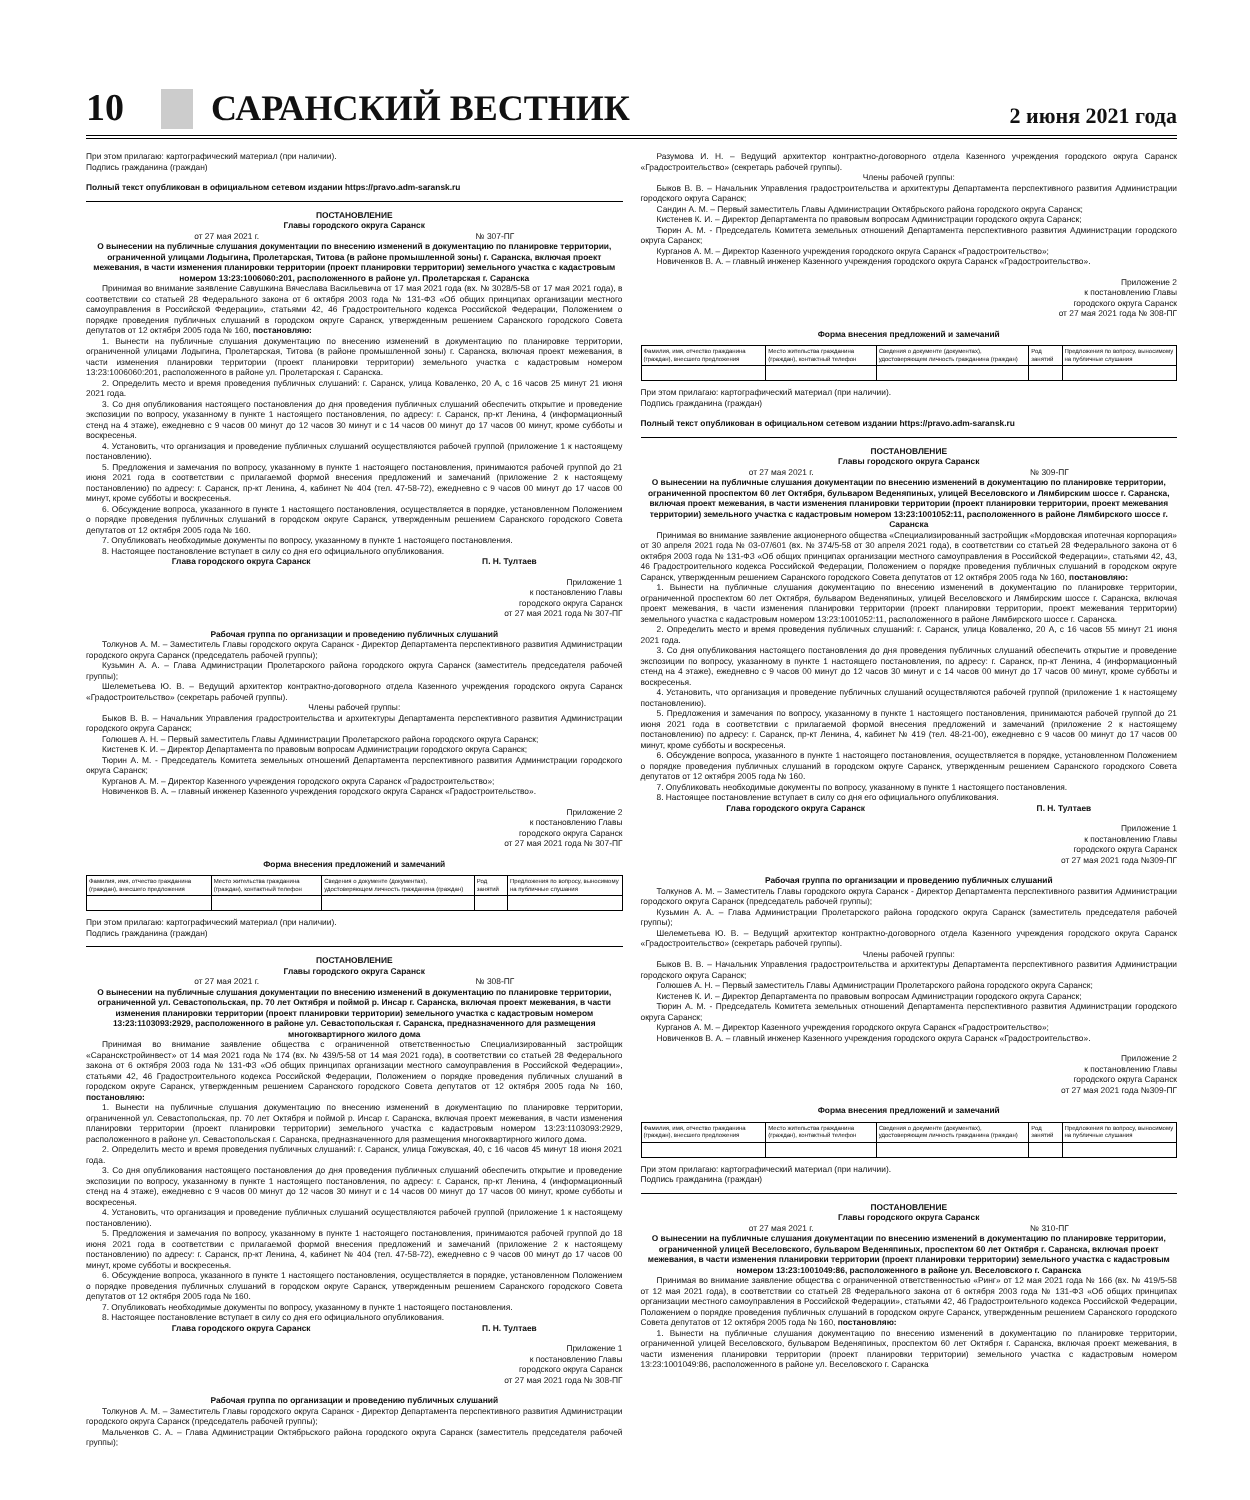10
САРАНСКИЙ ВЕСТНИК
2 июня 2021 года
При этом прилагаю: картографический материал (при наличии).
Подпись гражданина (граждан)
Полный текст опубликован в официальном сетевом издании https://pravo.adm-saransk.ru
ПОСТАНОВЛЕНИЕ
Главы городского округа Саранск
от 27 мая 2021 г. № 307-ПГ
О вынесении на публичные слушания документации по внесению изменений в документацию по планировке территории, ограниченной улицами Лодыгина, Пролетарская, Титова (в районе промышленной зоны) г. Саранска, включая проект межевания, в части изменения планировки территории (проект планировки территории) земельного участка с кадастровым номером 13:23:1006060:201, расположенного в районе ул. Пролетарская г. Саранска
Принимая во внимание заявление Савушкина Вячеслава Васильевича от 17 мая 2021 года (вх. № 3028/5-58 от 17 мая 2021 года), в соответствии со статьей 28 Федерального закона от 6 октября 2003 года № 131-ФЗ «Об общих принципах организации местного самоуправления в Российской Федерации», статьями 42, 46 Градостроительного кодекса Российской Федерации, Положением о порядке проведения публичных слушаний в городском округе Саранск, утвержденным решением Саранского городского Совета депутатов от 12 октября 2005 года № 160, постановляю:
1. Вынести на публичные слушания документацию по внесению изменений в документацию по планировке территории, ограниченной улицами Лодыгина, Пролетарская, Титова (в районе промышленной зоны) г. Саранска, включая проект межевания, в части изменения планировки территории (проект планировки территории) земельного участка с кадастровым номером 13:23:1006060:201, расположенного в районе ул. Пролетарская г. Саранска.
2. Определить место и время проведения публичных слушаний: г. Саранск, улица Коваленко, 20 А, с 16 часов 25 минут 21 июня 2021 года.
3. Со дня опубликования настоящего постановления до дня проведения публичных слушаний обеспечить открытие и проведение экспозиции по вопросу, указанному в пункте 1 настоящего постановления, по адресу: г. Саранск, пр-кт Ленина, 4 (информационный стенд на 4 этаже), ежедневно с 9 часов 00 минут до 12 часов 30 минут и с 14 часов 00 минут до 17 часов 00 минут, кроме субботы и воскресенья.
4. Установить, что организация и проведение публичных слушаний осуществляются рабочей группой (приложение 1 к настоящему постановлению).
5. Предложения и замечания по вопросу, указанному в пункте 1 настоящего постановления, принимаются рабочей группой до 21 июня 2021 года в соответствии с прилагаемой формой внесения предложений и замечаний (приложение 2 к настоящему постановлению) по адресу: г. Саранск, пр-кт Ленина, 4, кабинет № 404 (тел. 47-58-72), ежедневно с 9 часов 00 минут до 17 часов 00 минут, кроме субботы и воскресенья.
6. Обсуждение вопроса, указанного в пункте 1 настоящего постановления, осуществляется в порядке, установленном Положением о порядке проведения публичных слушаний в городском округе Саранск, утвержденным решением Саранского городского Совета депутатов от 12 октября 2005 года № 160.
7. Опубликовать необходимые документы по вопросу, указанному в пункте 1 настоящего постановления.
8. Настоящее постановление вступает в силу со дня его официального опубликования.
Глава городского округа Саранск П. Н. Тултаев
Приложение 1
к постановлению Главы
городского округа Саранск
от 27 мая 2021 года № 307-ПГ
Рабочая группа по организации и проведению публичных слушаний
Толкунов А. М. – Заместитель Главы городского округа Саранск - Директор Департамента перспективного развития Администрации городского округа Саранск (председатель рабочей группы);
Кузьмин А. А. – Глава Администрации Пролетарского района городского округа Саранск (заместитель председателя рабочей группы);
Шелеметьева Ю. В. – Ведущий архитектор контрактно-договорного отдела Казенного учреждения городского округа Саранск «Градостроительство» (секретарь рабочей группы).
Члены рабочей группы:
Быков В. В. – Начальник Управления градостроительства и архитектуры Департамента перспективного развития Администрации городского округа Саранск;
Голюшев А. Н. – Первый заместитель Главы Администрации Пролетарского района городского округа Саранск;
Кистенев К. И. – Директор Департамента по правовым вопросам Администрации городского округа Саранск;
Тюрин А. М. - Председатель Комитета земельных отношений Департамента перспективного развития Администрации городского округа Саранск;
Курганов А. М. – Директор Казенного учреждения городского округа Саранск «Градостроительство»;
Новиченков В. А. – главный инженер Казенного учреждения городского округа Саранск «Градостроительство».
Приложение 2
к постановлению Главы
городского округа Саранск
от 27 мая 2021 года № 307-ПГ
Форма внесения предложений и замечаний
| Фамилия, имя, отчество гражданина (граждан), внесшего предложения | Место жительства гражданина (граждан), контактный телефон | Сведения о документе (документах), удостоверяющем личность гражданина (граждан) | Род занятий | Предложения по вопросу, выносимому на публичные слушания |
| --- | --- | --- | --- | --- |
При этом прилагаю: картографический материал (при наличии).
Подпись гражданина (граждан)
ПОСТАНОВЛЕНИЕ
Главы городского округа Саранск
от 27 мая 2021 г. № 308-ПГ
О вынесении на публичные слушания документации по внесению изменений в документацию по планировке территории, ограниченной ул. Севастопольская, пр. 70 лет Октября и поймой р. Инсар г. Саранска, включая проект межевания, в части изменения планировки территории (проект планировки территории) земельного участка с кадастровым номером 13:23:1103093:2929, расположенного в районе ул. Севастопольская г. Саранска, предназначенного для размещения многоквартирного жилого дома
Принимая во внимание заявление общества с ограниченной ответственностью Специализированный застройщик «Саранскстройинвест» от 14 мая 2021 года № 174 (вх. № 439/5-58 от 14 мая 2021 года), в соответствии со статьей 28 Федерального закона от 6 октября 2003 года № 131-ФЗ «Об общих принципах организации местного самоуправления в Российской Федерации», статьями 42, 46 Градостроительного кодекса Российской Федерации, Положением о порядке проведения публичных слушаний в городском округе Саранск, утвержденным решением Саранского городского Совета депутатов от 12 октября 2005 года № 160, постановляю:
1. Вынести на публичные слушания документацию по внесению изменений в документацию по планировке территории, ограниченной ул. Севастопольская, пр. 70 лет Октября и поймой р. Инсар г. Саранска, включая проект межевания, в части изменения планировки территории (проект планировки территории) земельного участка с кадастровым номером 13:23:1103093:2929, расположенного в районе ул. Севастопольская г. Саранска, предназначенного для размещения многоквартирного жилого дома.
2. Определить место и время проведения публичных слушаний: г. Саранск, улица Гожувская, 40, с 16 часов 45 минут 18 июня 2021 года.
3. Со дня опубликования настоящего постановления до дня проведения публичных слушаний обеспечить открытие и проведение экспозиции по вопросу, указанному в пункте 1 настоящего постановления, по адресу: г. Саранск, пр-кт Ленина, 4 (информационный стенд на 4 этаже), ежедневно с 9 часов 00 минут до 12 часов 30 минут и с 14 часов 00 минут до 17 часов 00 минут, кроме субботы и воскресенья.
4. Установить, что организация и проведение публичных слушаний осуществляются рабочей группой (приложение 1 к настоящему постановлению).
5. Предложения и замечания по вопросу, указанному в пункте 1 настоящего постановления, принимаются рабочей группой до 18 июня 2021 года в соответствии с прилагаемой формой внесения предложений и замечаний (приложение 2 к настоящему постановлению) по адресу: г. Саранск, пр-кт Ленина, 4, кабинет № 404 (тел. 47-58-72), ежедневно с 9 часов 00 минут до 17 часов 00 минут, кроме субботы и воскресенья.
6. Обсуждение вопроса, указанного в пункте 1 настоящего постановления, осуществляется в порядке, установленном Положением о порядке проведения публичных слушаний в городском округе Саранск, утвержденным решением Саранского городского Совета депутатов от 12 октября 2005 года № 160.
7. Опубликовать необходимые документы по вопросу, указанному в пункте 1 настоящего постановления.
8. Настоящее постановление вступает в силу со дня его официального опубликования.
Глава городского округа Саранск П. Н. Тултаев
Приложение 1
к постановлению Главы
городского округа Саранск
от 27 мая 2021 года № 308-ПГ
Рабочая группа по организации и проведению публичных слушаний
Толкунов А. М. – Заместитель Главы городского округа Саранск - Директор Департамента перспективного развития Администрации городского округа Саранск (председатель рабочей группы);
Мальченков С. А. – Глава Администрации Октябрьского района городского округа Саранск (заместитель председателя рабочей группы);
Разумова И. Н. – Ведущий архитектор контрактно-договорного отдела Казенного учреждения городского округа Саранск «Градостроительство» (секретарь рабочей группы).
Члены рабочей группы:
Быков В. В. – Начальник Управления градостроительства и архитектуры Департамента перспективного развития Администрации городского округа Саранск;
Сандин А. М. – Первый заместитель Главы Администрации Октябрьского района городского округа Саранск;
Кистенев К. И. – Директор Департамента по правовым вопросам Администрации городского округа Саранск;
Тюрин А. М. - Председатель Комитета земельных отношений Департамента перспективного развития Администрации городского округа Саранск;
Курганов А. М. – Директор Казенного учреждения городского округа Саранск «Градостроительство»;
Новиченков В. А. – главный инженер Казенного учреждения городского округа Саранск «Градостроительство».
Приложение 2
к постановлению Главы
городского округа Саранск
от 27 мая 2021 года № 308-ПГ
Форма внесения предложений и замечаний
| Фамилия, имя, отчество гражданина (граждан), внесшего предложения | Место жительства гражданина (граждан), контактный телефон | Сведения о документе (документах), удостоверяющем личность гражданина (граждан) | Род занятий | Предложения по вопросу, выносимому на публичные слушания |
| --- | --- | --- | --- | --- |
При этом прилагаю: картографический материал (при наличии).
Подпись гражданина (граждан)
Полный текст опубликован в официальном сетевом издании https://pravo.adm-saransk.ru
ПОСТАНОВЛЕНИЕ
Главы городского округа Саранск
от 27 мая 2021 г. № 309-ПГ
О вынесении на публичные слушания документации по внесению изменений в документацию по планировке территории, ограниченной проспектом 60 лет Октября, бульваром Веденяпиных, улицей Веселовского и Лямбирским шоссе г. Саранска, включая проект межевания, в части изменения планировки территории (проект планировки территории, проект межевания территории) земельного участка с кадастровым номером 13:23:1001052:11, расположенного в районе Лямбирского шоссе г. Саранска
Принимая во внимание заявление акционерного общества «Специализированный застройщик «Мордовская ипотечная корпорация» от 30 апреля 2021 года № 03-07/601 (вх. № 374/5-58 от 30 апреля 2021 года), в соответствии со статьей 28 Федерального закона от 6 октября 2003 года № 131-ФЗ «Об общих принципах организации местного самоуправления в Российской Федерации», статьями 42, 43, 46 Градостроительного кодекса Российской Федерации, Положением о порядке проведения публичных слушаний в городском округе Саранск, утвержденным решением Саранского городского Совета депутатов от 12 октября 2005 года № 160, постановляю:
1. Вынести на публичные слушания документацию по внесению изменений в документацию по планировке территории, ограниченной проспектом 60 лет Октября, бульваром Веденяпиных, улицей Веселовского и Лямбирским шоссе г. Саранска, включая проект межевания, в части изменения планировки территории (проект планировки территории, проект межевания территории) земельного участка с кадастровым номером 13:23:1001052:11, расположенного в районе Лямбирского шоссе г. Саранска.
2. Определить место и время проведения публичных слушаний: г. Саранск, улица Коваленко, 20 А, с 16 часов 55 минут 21 июня 2021 года.
3. Со дня опубликования настоящего постановления до дня проведения публичных слушаний обеспечить открытие и проведение экспозиции по вопросу, указанному в пункте 1 настоящего постановления, по адресу: г. Саранск, пр-кт Ленина, 4 (информационный стенд на 4 этаже), ежедневно с 9 часов 00 минут до 12 часов 30 минут и с 14 часов 00 минут до 17 часов 00 минут, кроме субботы и воскресенья.
4. Установить, что организация и проведение публичных слушаний осуществляются рабочей группой (приложение 1 к настоящему постановлению).
5. Предложения и замечания по вопросу, указанному в пункте 1 настоящего постановления, принимаются рабочей группой до 21 июня 2021 года в соответствии с прилагаемой формой внесения предложений и замечаний (приложение 2 к настоящему постановлению) по адресу: г. Саранск, пр-кт Ленина, 4, кабинет № 419 (тел. 48-21-00), ежедневно с 9 часов 00 минут до 17 часов 00 минут, кроме субботы и воскресенья.
6. Обсуждение вопроса, указанного в пункте 1 настоящего постановления, осуществляется в порядке, установленном Положением о порядке проведения публичных слушаний в городском округе Саранск, утвержденным решением Саранского городского Совета депутатов от 12 октября 2005 года № 160.
7. Опубликовать необходимые документы по вопросу, указанному в пункте 1 настоящего постановления.
8. Настоящее постановление вступает в силу со дня его официального опубликования.
Глава городского округа Саранск П. Н. Тултаев
Приложение 1
к постановлению Главы
городского округа Саранск
от 27 мая 2021 года №309-ПГ
Рабочая группа по организации и проведению публичных слушаний
Толкунов А. М. – Заместитель Главы городского округа Саранск - Директор Департамента перспективного развития Администрации городского округа Саранск (председатель рабочей группы);
Кузьмин А. А. – Глава Администрации Пролетарского района городского округа Саранск (заместитель председателя рабочей группы);
Шелеметьева Ю. В. – Ведущий архитектор контрактно-договорного отдела Казенного учреждения городского округа Саранск «Градостроительство» (секретарь рабочей группы).
Члены рабочей группы:
Быков В. В. – Начальник Управления градостроительства и архитектуры Департамента перспективного развития Администрации городского округа Саранск;
Голюшев А. Н. – Первый заместитель Главы Администрации Пролетарского района городского округа Саранск;
Кистенев К. И. – Директор Департамента по правовым вопросам Администрации городского округа Саранск;
Тюрин А. М. - Председатель Комитета земельных отношений Департамента перспективного развития Администрации городского округа Саранск;
Курганов А. М. – Директор Казенного учреждения городского округа Саранск «Градостроительство»;
Новиченков В. А. – главный инженер Казенного учреждения городского округа Саранск «Градостроительство».
Приложение 2
к постановлению Главы
городского округа Саранск
от 27 мая 2021 года №309-ПГ
Форма внесения предложений и замечаний
| Фамилия, имя, отчество гражданина (граждан), внесшего предложения | Место жительства гражданина (граждан), контактный телефон | Сведения о документе (документах), удостоверяющем личность гражданина (граждан) | Род занятий | Предложения по вопросу, выносимому на публичные слушания |
| --- | --- | --- | --- | --- |
При этом прилагаю: картографический материал (при наличии).
Подпись гражданина (граждан)
ПОСТАНОВЛЕНИЕ
Главы городского округа Саранск
от 27 мая 2021 г. № 310-ПГ
О вынесении на публичные слушания документации по внесению изменений в документацию по планировке территории, ограниченной улицей Веселовского, бульваром Веденяпиных, проспектом 60 лет Октября г. Саранска, включая проект межевания, в части изменения планировки территории (проект планировки территории) земельного участка с кадастровым номером 13:23:1001049:86, расположенного в районе ул. Веселовского г. Саранска
Принимая во внимание заявление общества с ограниченной ответственностью «Ринг» от 12 мая 2021 года № 166 (вх. № 419/5-58 от 12 мая 2021 года), в соответствии со статьей 28 Федерального закона от 6 октября 2003 года № 131-ФЗ «Об общих принципах организации местного самоуправления в Российской Федерации», статьями 42, 46 Градостроительного кодекса Российской Федерации, Положением о порядке проведения публичных слушаний в городском округе Саранск, утвержденным решением Саранского городского Совета депутатов от 12 октября 2005 года № 160, постановляю:
1. Вынести на публичные слушания документацию по внесению изменений в документацию по планировке территории, ограниченной улицей Веселовского, бульваром Веденяпиных, проспектом 60 лет Октября г. Саранска, включая проект межевания, в части изменения планировки территории (проект планировки территории) земельного участка с кадастровым номером 13:23:1001049:86, расположенного в районе ул. Веселовского г. Саранска